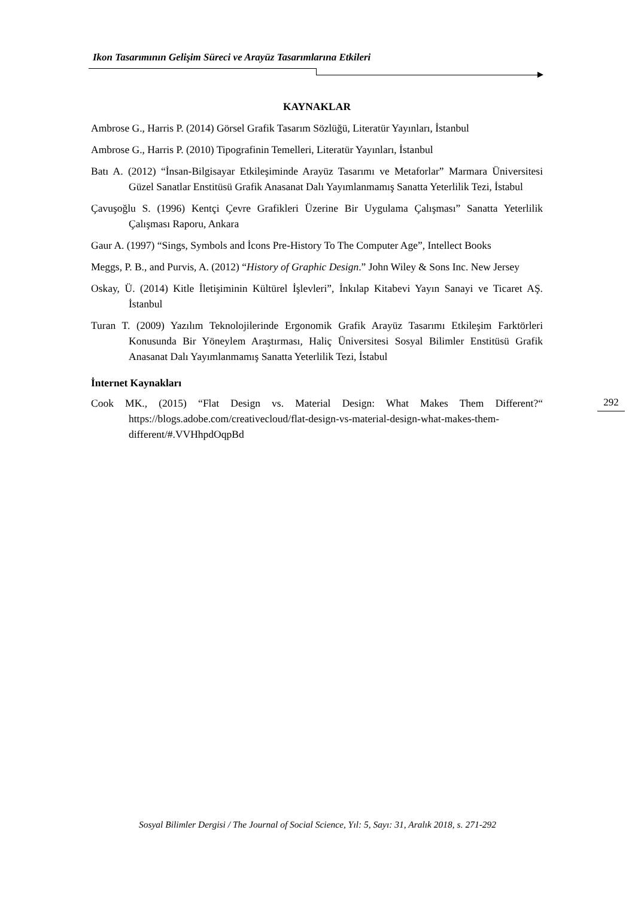Ikon Tasarımının Gelişim Süreci ve Arayüz Tasarımlarına Etkileri
KAYNAKLAR
Ambrose G., Harris P. (2014) Görsel Grafik Tasarım Sözlüğü, Literatür Yayınları, İstanbul
Ambrose G., Harris P. (2010) Tipografinin Temelleri, Literatür Yayınları, İstanbul
Batı A. (2012) “İnsan-Bilgisayar Etkileşiminde Arayüz Tasarımı ve Metaforlar” Marmara Üniversitesi Güzel Sanatlar Enstitüsü Grafik Anasanat Dalı Yayımlanmamış Sanatta Yeterlilik Tezi, İstabul
Çavuşoğlu S. (1996) Kentçi Çevre Grafikleri Üzerine Bir Uygulama Çalışması” Sanatta Yeterlilik Çalışması Raporu, Ankara
Gaur A. (1997) “Sings, Symbols and İcons Pre-History To The Computer Age”, Intellect Books
Meggs, P. B., and Purvis, A. (2012) “History of Graphic Design.” John Wiley & Sons Inc. New Jersey
Oskay, Ü. (2014) Kitle İletişiminin Kültürel İşlevleri”, İnkılap Kitabevi Yayın Sanayi ve Ticaret AŞ. İstanbul
Turan T. (2009) Yazılım Teknolojilerinde Ergonomik Grafik Arayüz Tasarımı Etkileşim Farktörleri Konusunda Bir Yöneylem Araştırması, Haliç Üniversitesi Sosyal Bilimler Enstitüsü Grafik Anasanat Dalı Yayımlanmamış Sanatta Yeterlilik Tezi, İstabul
İnternet Kaynakları
Cook MK., (2015) “Flat Design vs. Material Design: What Makes Them Different?“ https://blogs.adobe.com/creativecloud/flat-design-vs-material-design-what-makes-them-different/#.VVHhpdOqpBd
292
Sosyal Bilimler Dergisi / The Journal of Social Science, Yıl: 5, Sayı: 31, Aralık 2018, s. 271-292